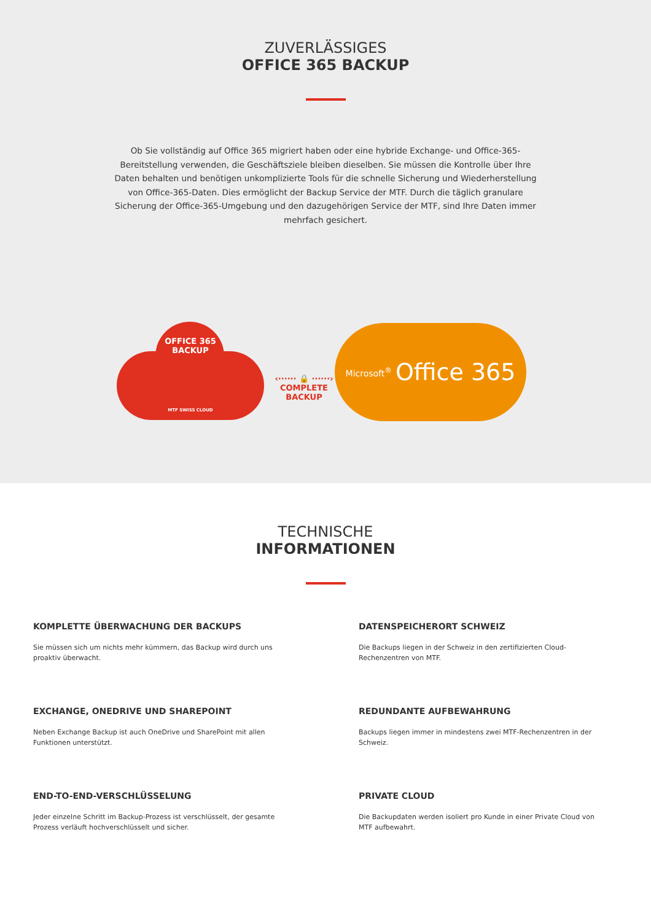ZUVERLÄSSIGES
OFFICE 365 BACKUP
Ob Sie vollständig auf Office 365 migriert haben oder eine hybride Exchange- und Office-365-Bereitstellung verwenden, die Geschäftsziele bleiben dieselben. Sie müssen die Kontrolle über Ihre Daten behalten und benötigen unkomplizierte Tools für die schnelle Sicherung und Wiederherstellung von Office-365-Daten. Dies ermöglicht der Backup Service der MTF. Durch die täglich granulare Sicherung der Office-365-Umgebung und den dazugehörigen Service der MTF, sind Ihre Daten immer mehrfach gesichert.
OFFICE 365
BACKUP
MTF SWISS CLOUD
‹······ 🔒 ······›
COMPLETE
BACKUP
Microsoft<sup>®</sup> Office 365
TECHNISCHE
INFORMATIONEN
KOMPLETTE ÜBERWACHUNG DER BACKUPS
Sie müssen sich um nichts mehr kümmern, das Backup wird durch uns proaktiv überwacht.
DATENSPEICHERORT SCHWEIZ
Die Backups liegen in der Schweiz in den zertifizierten Cloud-Rechenzentren von MTF.
EXCHANGE, ONEDRIVE UND SHAREPOINT
Neben Exchange Backup ist auch OneDrive und SharePoint mit allen Funktionen unterstützt.
REDUNDANTE AUFBEWAHRUNG
Backups liegen immer in mindestens zwei MTF-Rechenzentren in der Schweiz.
END-TO-END-VERSCHLÜSSELUNG
Jeder einzelne Schritt im Backup-Prozess ist verschlüsselt, der gesamte Prozess verläuft hochverschlüsselt und sicher.
PRIVATE CLOUD
Die Backupdaten werden isoliert pro Kunde in einer Private Cloud von MTF aufbewahrt.